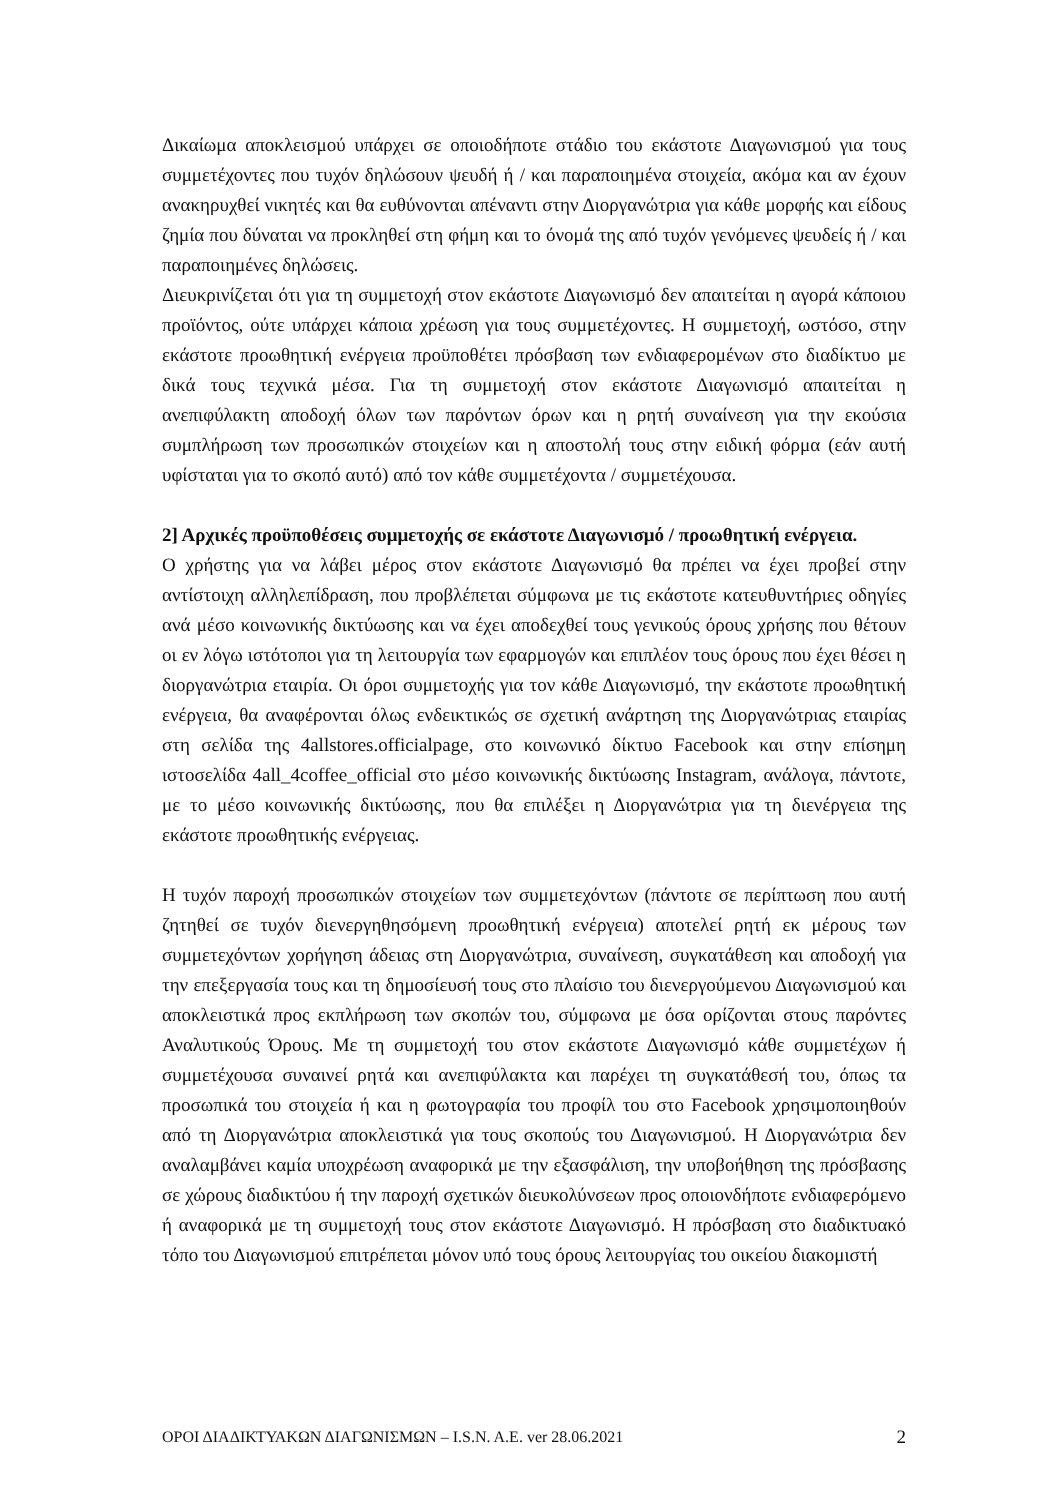Δικαίωμα αποκλεισμού υπάρχει σε οποιοδήποτε στάδιο του εκάστοτε Διαγωνισμού για τους συμμετέχοντες που τυχόν δηλώσουν ψευδή ή / και παραποιημένα στοιχεία, ακόμα και αν έχουν ανακηρυχθεί νικητές και θα ευθύνονται απέναντι στην Διοργανώτρια για κάθε μορφής και είδους ζημία που δύναται να προκληθεί στη φήμη και το όνομά της από τυχόν γενόμενες ψευδείς ή / και παραποιημένες δηλώσεις.
Διευκρινίζεται ότι για τη συμμετοχή στον εκάστοτε Διαγωνισμό δεν απαιτείται η αγορά κάποιου προϊόντος, ούτε υπάρχει κάποια χρέωση για τους συμμετέχοντες. Η συμμετοχή, ωστόσο, στην εκάστοτε προωθητική ενέργεια προϋποθέτει πρόσβαση των ενδιαφερομένων στο διαδίκτυο με δικά τους τεχνικά μέσα. Για τη συμμετοχή στον εκάστοτε Διαγωνισμό απαιτείται η ανεπιφύλακτη αποδοχή όλων των παρόντων όρων και η ρητή συναίνεση για την εκούσια συμπλήρωση των προσωπικών στοιχείων και η αποστολή τους στην ειδική φόρμα (εάν αυτή υφίσταται για το σκοπό αυτό) από τον κάθε συμμετέχοντα / συμμετέχουσα.
2] Αρχικές προϋποθέσεις συμμετοχής σε εκάστοτε Διαγωνισμό / προωθητική ενέργεια.
Ο χρήστης για να λάβει μέρος στον εκάστοτε Διαγωνισμό θα πρέπει να έχει προβεί στην αντίστοιχη αλληλεπίδραση, που προβλέπεται σύμφωνα με τις εκάστοτε κατευθυντήριες οδηγίες ανά μέσο κοινωνικής δικτύωσης και να έχει αποδεχθεί τους γενικούς όρους χρήσης που θέτουν οι εν λόγω ιστότοποι για τη λειτουργία των εφαρμογών και επιπλέον τους όρους που έχει θέσει η διοργανώτρια εταιρία. Οι όροι συμμετοχής για τον κάθε Διαγωνισμό, την εκάστοτε προωθητική ενέργεια, θα αναφέρονται όλως ενδεικτικώς σε σχετική ανάρτηση της Διοργανώτριας εταιρίας στη σελίδα της 4allstores.officialpage, στο κοινωνικό δίκτυο Facebook και στην επίσημη ιστοσελίδα 4all_4coffee_official στο μέσο κοινωνικής δικτύωσης Instagram, ανάλογα, πάντοτε, με το μέσο κοινωνικής δικτύωσης, που θα επιλέξει η Διοργανώτρια για τη διενέργεια της εκάστοτε προωθητικής ενέργειας.
Η τυχόν παροχή προσωπικών στοιχείων των συμμετεχόντων (πάντοτε σε περίπτωση που αυτή ζητηθεί σε τυχόν διενεργηθησόμενη προωθητική ενέργεια) αποτελεί ρητή εκ μέρους των συμμετεχόντων χορήγηση άδειας στη Διοργανώτρια, συναίνεση, συγκατάθεση και αποδοχή για την επεξεργασία τους και τη δημοσίευσή τους στο πλαίσιο του διενεργούμενου Διαγωνισμού και αποκλειστικά προς εκπλήρωση των σκοπών του, σύμφωνα με όσα ορίζονται στους παρόντες Αναλυτικούς Όρους. Με τη συμμετοχή του στον εκάστοτε Διαγωνισμό κάθε συμμετέχων ή συμμετέχουσα συναινεί ρητά και ανεπιφύλακτα και παρέχει τη συγκατάθεσή του, όπως τα προσωπικά του στοιχεία ή και η φωτογραφία του προφίλ του στο Facebook χρησιμοποιηθούν από τη Διοργανώτρια αποκλειστικά για τους σκοπούς του Διαγωνισμού. Η Διοργανώτρια δεν αναλαμβάνει καμία υποχρέωση αναφορικά με την εξασφάλιση, την υποβοήθηση της πρόσβασης σε χώρους διαδικτύου ή την παροχή σχετικών διευκολύνσεων προς οποιονδήποτε ενδιαφερόμενο ή αναφορικά με τη συμμετοχή τους στον εκάστοτε Διαγωνισμό. Η πρόσβαση στο διαδικτυακό τόπο του Διαγωνισμού επιτρέπεται μόνον υπό τους όρους λειτουργίας του οικείου διακομιστή
ΟΡΟΙ ΔΙΑΔΙΚΤΥΑΚΩΝ ΔΙΑΓΩΝΙΣΜΩΝ – I.S.N. A.E. ver 28.06.2021 2